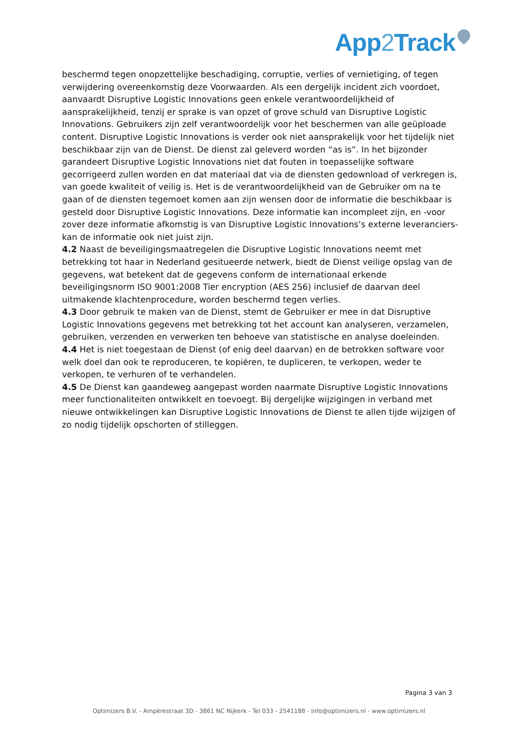App2 Track
beschermd tegen onopzettelijke beschadiging, corruptie, verlies of vernietiging, of tegen verwijdering overeenkomstig deze Voorwaarden. Als een dergelijk incident zich voordoet, aanvaardt Disruptive Logistic Innovations geen enkele verantwoordelijkheid of aansprakelijkheid, tenzij er sprake is van opzet of grove schuld van Disruptive Logistic Innovations. Gebruikers zijn zelf verantwoordelijk voor het beschermen van alle geüploade content. Disruptive Logistic Innovations is verder ook niet aansprakelijk voor het tijdelijk niet beschikbaar zijn van de Dienst. De dienst zal geleverd worden “as is”. In het bijzonder garandeert Disruptive Logistic Innovations niet dat fouten in toepasselijke software gecorrigeerd zullen worden en dat materiaal dat via de diensten gedownload of verkregen is, van goede kwaliteit of veilig is. Het is de verantwoordelijkheid van de Gebruiker om na te gaan of de diensten tegemoet komen aan zijn wensen door de informatie die beschikbaar is gesteld door Disruptive Logistic Innovations. Deze informatie kan incompleet zijn, en -voor zover deze informatie afkomstig is van Disruptive Logistic Innovations’s externe leveranciers- kan de informatie ook niet juist zijn.
4.2 Naast de beveiligingsmaatregelen die Disruptive Logistic Innovations neemt met betrekking tot haar in Nederland gesitueerde netwerk, biedt de Dienst veilige opslag van de gegevens, wat betekent dat de gegevens conform de internationaal erkende beveiligingsnorm ISO 9001:2008 Tier encryption (AES 256) inclusief de daarvan deel uitmakende klachtenprocedure, worden beschermd tegen verlies.
4.3 Door gebruik te maken van de Dienst, stemt de Gebruiker er mee in dat Disruptive Logistic Innovations gegevens met betrekking tot het account kan analyseren, verzamelen, gebruiken, verzenden en verwerken ten behoeve van statistische en analyse doeleinden.
4.4 Het is niet toegestaan de Dienst (of enig deel daarvan) en de betrokken software voor welk doel dan ook te reproduceren, te kopiëren, te dupliceren, te verkopen, weder te verkopen, te verhuren of te verhandelen.
4.5 De Dienst kan gaandeweg aangepast worden naarmate Disruptive Logistic Innovations meer functionaliteiten ontwikkelt en toevoegt. Bij dergelijke wijzigingen in verband met nieuwe ontwikkelingen kan Disruptive Logistic Innovations de Dienst te allen tijde wijzigen of zo nodig tijdelijk opschorten of stilleggen.
Pagina 3 van 3
Optimizers B.V. - Ampèrestraat 3D - 3861 NC Nijkerk - Tel 033 - 2541188 - info@optimizers.nl - www.optimizers.nl